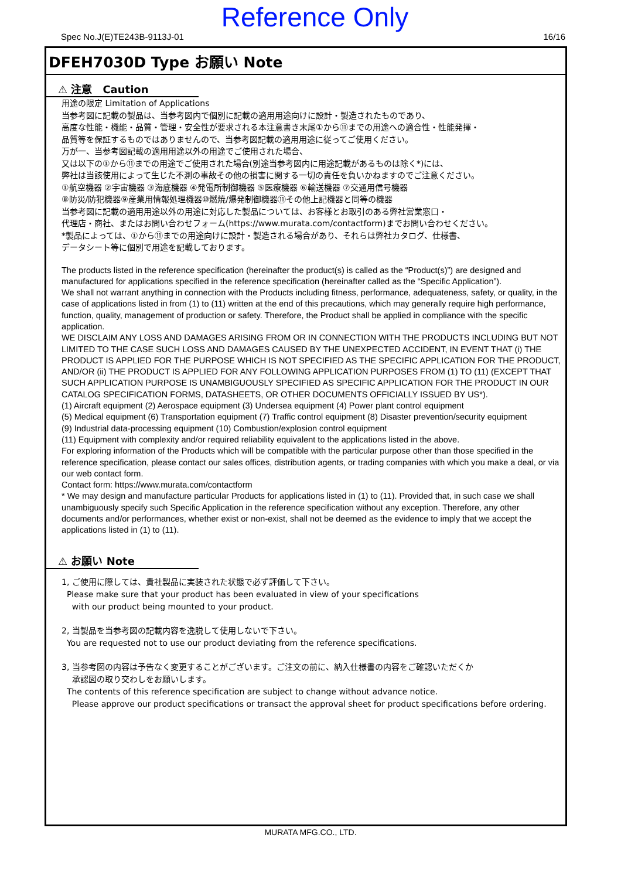Reference Only
Spec No.J(E)TE243B-9113J-01 16/16
DFEH7030D Type お願い Note
⚠ 注意　Caution
用途の限定 Limitation of Applications
当参考図に記載の製品は、当参考図内で個別に記載の適用用途向けに設計・製造されたものであり、
高度な性能・機能・品質・管理・安全性が要求される本注意書き末尾①から⑪までの用途への適合性・性能発揮・
品質等を保証するものではありませんので、当参考図記載の適用用途に従ってご使用ください。
万が一、当参考図記載の適用用途以外の用途でご使用された場合、
又は以下の①から⑪までの用途でご使用された場合(別途当参考図内に用途記載があるものは除く*)には、
弊社は当該使用によって生じた不測の事故その他の損害に関する一切の責任を負いかねますのでご注意ください。
①航空機器 ②宇宙機器 ③海底機器 ④発電所制御機器 ⑤医療機器 ⑥輸送機器 ⑦交通用信号機器
⑧防災/防犯機器⑨産業用情報処理機器⑩燃焼/爆発制御機器⑪その他上記機器と同等の機器
当参考図に記載の適用用途以外の用途に対応した製品については、お客様とお取引のある弊社営業窓口・
代理店・商社、またはお問い合わせフォーム(https://www.murata.com/contactform)までお問い合わせください。
*製品によっては、①から⑪までの用途向けに設計・製造される場合があり、それらは弊社カタログ、仕様書、
データシート等に個別で用途を記載しております。
The products listed in the reference specification (hereinafter the product(s) is called as the “Product(s)”) are designed and manufactured for applications specified in the reference specification (hereinafter called as the “Specific Application”).
We shall not warrant anything in connection with the Products including fitness, performance, adequateness, safety, or quality, in the case of applications listed in from (1) to (11) written at the end of this precautions, which may generally require high performance, function, quality, management of production or safety. Therefore, the Product shall be applied in compliance with the specific application.
WE DISCLAIM ANY LOSS AND DAMAGES ARISING FROM OR IN CONNECTION WITH THE PRODUCTS INCLUDING BUT NOT LIMITED TO THE CASE SUCH LOSS AND DAMAGES CAUSED BY THE UNEXPECTED ACCIDENT, IN EVENT THAT (i) THE PRODUCT IS APPLIED FOR THE PURPOSE WHICH IS NOT SPECIFIED AS THE SPECIFIC APPLICATION FOR THE PRODUCT, AND/OR (ii) THE PRODUCT IS APPLIED FOR ANY FOLLOWING APPLICATION PURPOSES FROM (1) TO (11) (EXCEPT THAT SUCH APPLICATION PURPOSE IS UNAMBIGUOUSLY SPECIFIED AS SPECIFIC APPLICATION FOR THE PRODUCT IN OUR CATALOG SPECIFICATION FORMS, DATASHEETS, OR OTHER DOCUMENTS OFFICIALLY ISSUED BY US*).
(1) Aircraft equipment (2) Aerospace equipment (3) Undersea equipment (4) Power plant control equipment
(5) Medical equipment (6) Transportation equipment (7) Traffic control equipment (8) Disaster prevention/security equipment
(9) Industrial data-processing equipment (10) Combustion/explosion control equipment
(11) Equipment with complexity and/or required reliability equivalent to the applications listed in the above.
For exploring information of the Products which will be compatible with the particular purpose other than those specified in the reference specification, please contact our sales offices, distribution agents, or trading companies with which you make a deal, or via our web contact form.
Contact form: https://www.murata.com/contactform
* We may design and manufacture particular Products for applications listed in (1) to (11). Provided that, in such case we shall unambiguously specify such Specific Application in the reference specification without any exception. Therefore, any other documents and/or performances, whether exist or non-exist, shall not be deemed as the evidence to imply that we accept the applications listed in (1) to (11).
⚠ お願い Note
1, ご使用に際しては、貴社製品に実装された状態で必ず評価して下さい。
Please make sure that your product has been evaluated in view of your specifications
with our product being mounted to your product.
2, 当製品を当参考図の記載内容を逸脱して使用しないで下さい。
You are requested not to use our product deviating from the reference specifications.
3, 当参考図の内容は予告なく変更することがございます。ご注文の前に、納入仕様書の内容をご確認いただくか
承認図の取り交わしをお願いします。
The contents of this reference specification are subject to change without advance notice.
Please approve our product specifications or transact the approval sheet for product specifications before ordering.
MURATA MFG.CO., LTD.